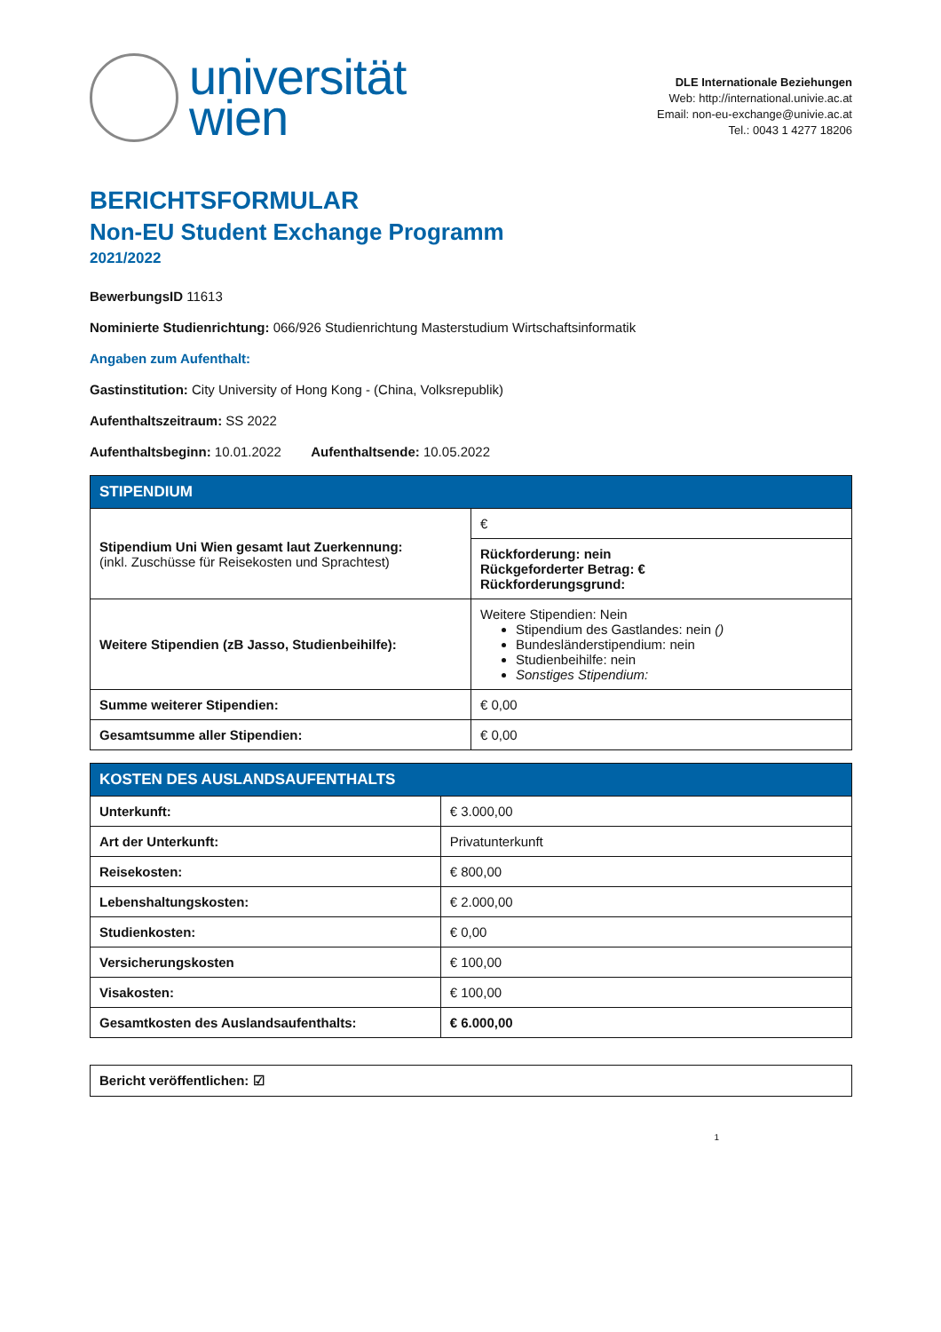universität
wien
DLE Internationale Beziehungen
Web: http://international.univie.ac.at
Email: non-eu-exchange@univie.ac.at
Tel.: 0043 1 4277 18206
BERICHTSFORMULAR
Non-EU Student Exchange Programm
2021/2022
BewerbungsID 11613
Nominierte Studienrichtung: 066/926 Studienrichtung Masterstudium Wirtschaftsinformatik
Angaben zum Aufenthalt:
Gastinstitution: City University of Hong Kong - (China, Volksrepublik)
Aufenthaltszeitraum: SS 2022
Aufenthaltsbeginn: 10.01.2022 Aufenthaltsende: 10.05.2022
| STIPENDIUM | |
| --- | --- |
| Stipendium Uni Wien gesamt laut Zuerkennung: (inkl. Zuschüsse für Reisekosten und Sprachtest) | € |
| | Rückforderung: nein Rückgeforderter Betrag: € Rückforderungsgrund: |
| Weitere Stipendien (zB Jasso, Studienbeihilfe): | Weitere Stipendien: Nein Stipendium des Gastlandes: nein () Bundesländerstipendium: nein Studienbeihilfe: nein Sonstiges Stipendium: |
| Summe weiterer Stipendien: | € 0,00 |
| Gesamtsumme aller Stipendien: | € 0,00 |
| KOSTEN DES AUSLANDSAUFENTHALTS | |
| --- | --- |
| Unterkunft: | € 3.000,00 |
| Art der Unterkunft: | Privatunterkunft |
| Reisekosten: | € 800,00 |
| Lebenshaltungskosten: | € 2.000,00 |
| Studienkosten: | € 0,00 |
| Versicherungskosten | € 100,00 |
| Visakosten: | € 100,00 |
| Gesamtkosten des Auslandsaufenthalts: | € 6.000,00 |
| Bericht veröffentlichen: ☑ |
1